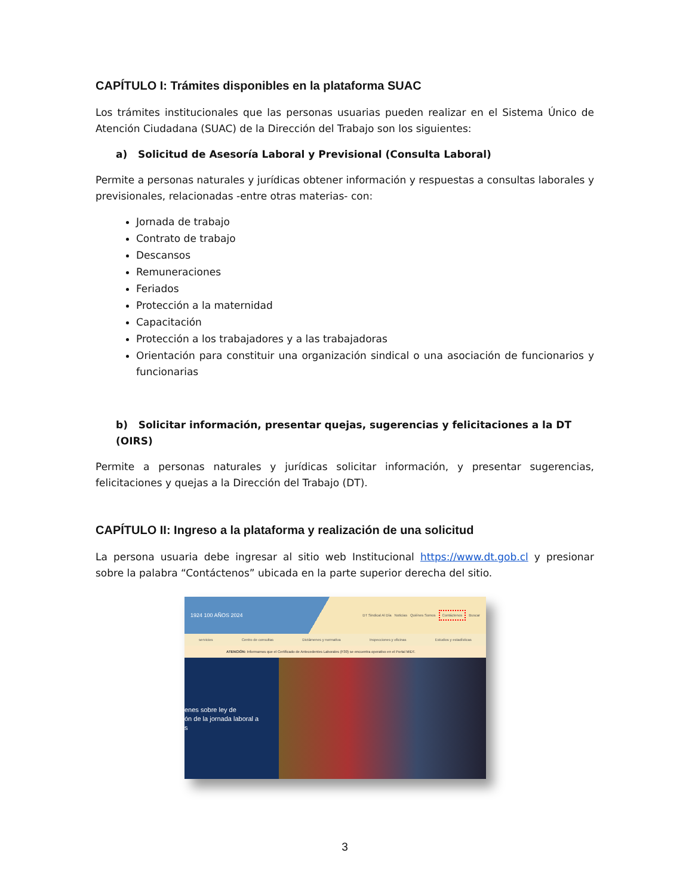CAPÍTULO I: Trámites disponibles en la plataforma SUAC
Los trámites institucionales que las personas usuarias pueden realizar en el Sistema Único de Atención Ciudadana (SUAC) de la Dirección del Trabajo son los siguientes:
a) Solicitud de Asesoría Laboral y Previsional (Consulta Laboral)
Permite a personas naturales y jurídicas obtener información y respuestas a consultas laborales y previsionales, relacionadas -entre otras materias- con:
Jornada de trabajo
Contrato de trabajo
Descansos
Remuneraciones
Feriados
Protección a la maternidad
Capacitación
Protección a los trabajadores y a las trabajadoras
Orientación para constituir una organización sindical o una asociación de funcionarios y funcionarias
b) Solicitar información, presentar quejas, sugerencias y felicitaciones a la DT (OIRS)
Permite a personas naturales y jurídicas solicitar información, y presentar sugerencias, felicitaciones y quejas a la Dirección del Trabajo (DT).
CAPÍTULO II: Ingreso a la plataforma y realización de una solicitud
La persona usuaria debe ingresar al sitio web Institucional https://www.dt.gob.cl y presionar sobre la palabra “Contáctenos” ubicada en la parte superior derecha del sitio.
1924 100 AÑOS 2024 DT Sindical Al Día Noticias Quiénes Somos Contáctenos Buscar
servicios Centro de consultas Dictámenes y normativa Inspecciones y oficinas Estudios y estadísticas
ATENCIÓN: Informamos que el Certificado de Antecedentes Laborales (F30) se encuentra operativo en el Portal MiDT.
enes sobre ley de
ón de la jornada laboral a
s
3